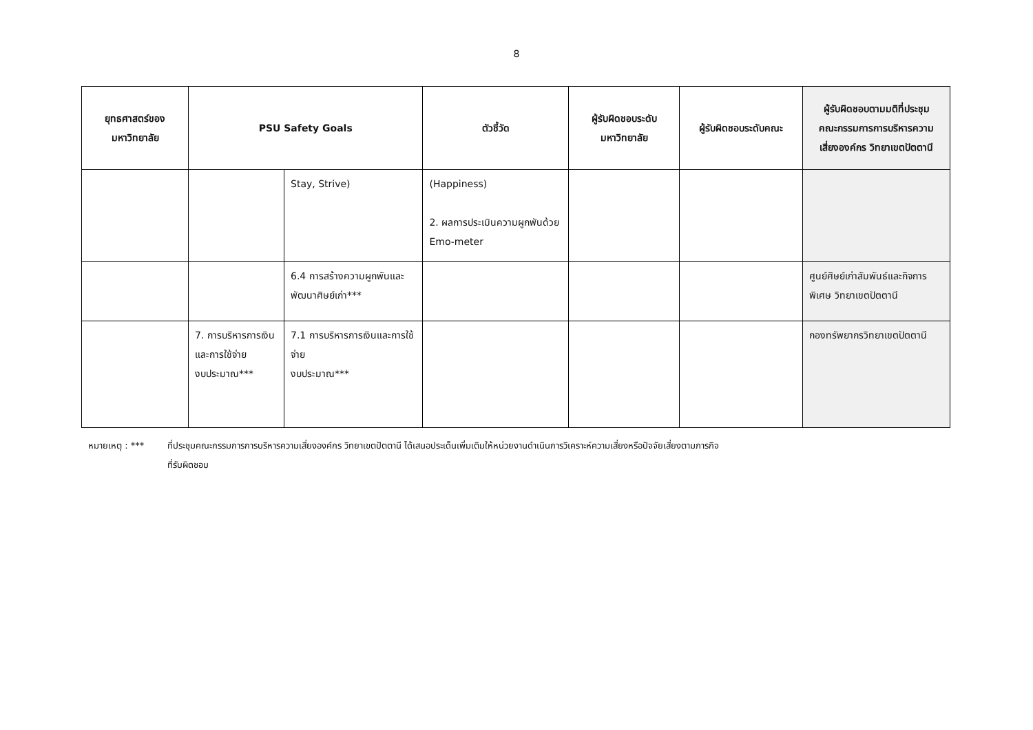8
| ยุทธศาสตร์ของ มหาวิทยาลัย | PSU Safety Goals | | ตัวชี้วัด | ผู้รับผิดชอบระดับ มหาวิทยาลัย | ผู้รับผิดชอบระดับคณะ | ผู้รับผิดชอบตามมติที่ประชุม คณะกรรมการการบริหารความ เสี่ยงองค์กร วิทยาเขตปัตตานี |
| --- | --- | --- | --- | --- | --- | --- |
| | | Stay, Strive) | (Happiness) 2. ผลการประเมินความผูกพันด้วย Emo-meter | | | |
| | | 6.4 การสร้างความผูกพันและพัฒนาศิษย์เก่า*** | | | | ศูนย์ศิษย์เก่าสัมพันธ์และกิจการพิเศษ วิทยาเขตปัตตานี |
| | 7. การบริหารการเงินและการใช้จ่าย งบประมาณ*** | 7.1 การบริหารการเงินและการใช้จ่าย งบประมาณ*** | | | | กองทรัพยากรวิทยาเขตปัตตานี |
หมายเหตุ : *** ที่ประชุมคณะกรรมการการบริหารความเสี่ยงองค์กร วิทยาเขตปัตตานี ได้เสนอประเด็นเพิ่มเติมให้หน่วยงานดำเนินการวิเคราะห์ความเสี่ยงหรือปัจจัยเสี่ยงตามภารกิจ
ที่รับผิดชอบ